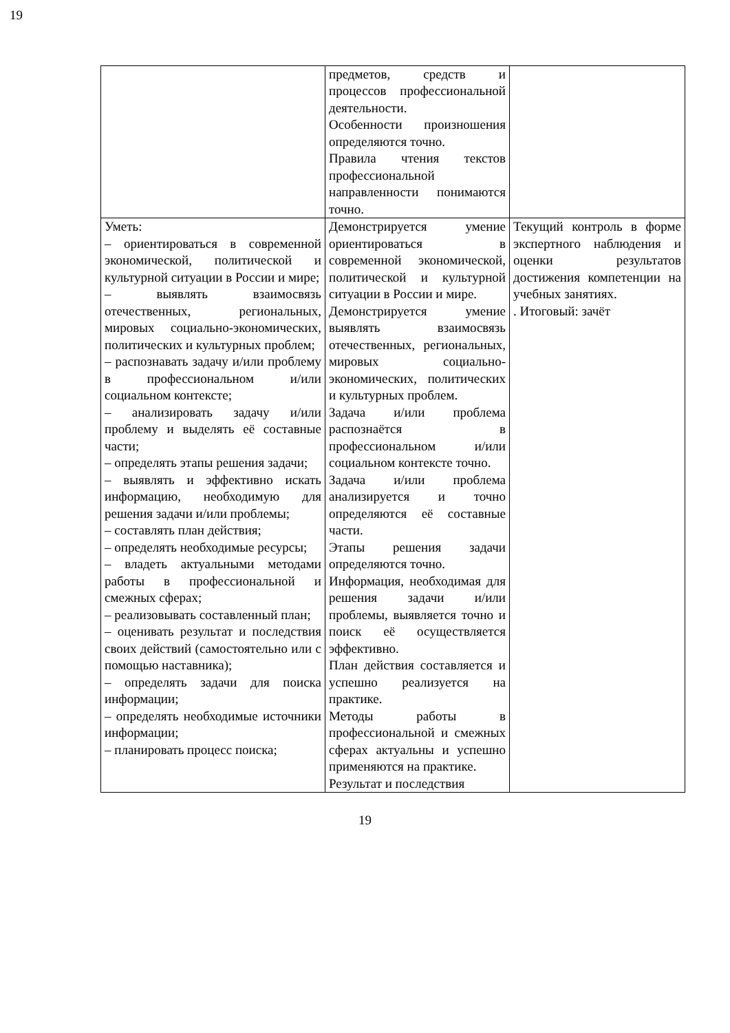19
| | предметов, средств и процессов профессиональной деятельности. Особенности произношения определяются точно. Правила чтения текстов профессиональной направленности понимаются точно. | |
| Уметь: – ориентироваться в современной экономической, политической и культурной ситуации в России и мире; – выявлять взаимосвязь отечественных, региональных, мировых социально-экономических, политических и культурных проблем; – распознавать задачу и/или проблему в профессиональном и/или социальном контексте; – анализировать задачу и/или проблему и выделять её составные части; – определять этапы решения задачи; – выявлять и эффективно искать информацию, необходимую для решения задачи и/или проблемы; – составлять план действия; – определять необходимые ресурсы; – владеть актуальными методами работы в профессиональной и смежных сферах; – реализовывать составленный план; – оценивать результат и последствия своих действий (самостоятельно или с помощью наставника); – определять задачи для поиска информации; – определять необходимые источники информации; – планировать процесс поиска; | Демонстрируется умение ориентироваться в современной экономической, политической и культурной ситуации в России и мире. Демонстрируется умение выявлять взаимосвязь отечественных, региональных, мировых социально-экономических, политических и культурных проблем. Задача и/или проблема распознаётся в профессиональном и/или социальном контексте точно. Задача и/или проблема анализируется и точно определяются её составные части. Этапы решения задачи определяются точно. Информация, необходимая для решения задачи и/или проблемы, выявляется точно и поиск её осуществляется эффективно. План действия составляется и успешно реализуется на практике. Методы работы в профессиональной и смежных сферах актуальны и успешно применяются на практике. Результат и последствия | Текущий контроль в форме экспертного наблюдения и оценки результатов достижения компетенции на учебных занятиях. . Итоговый: зачёт |
19